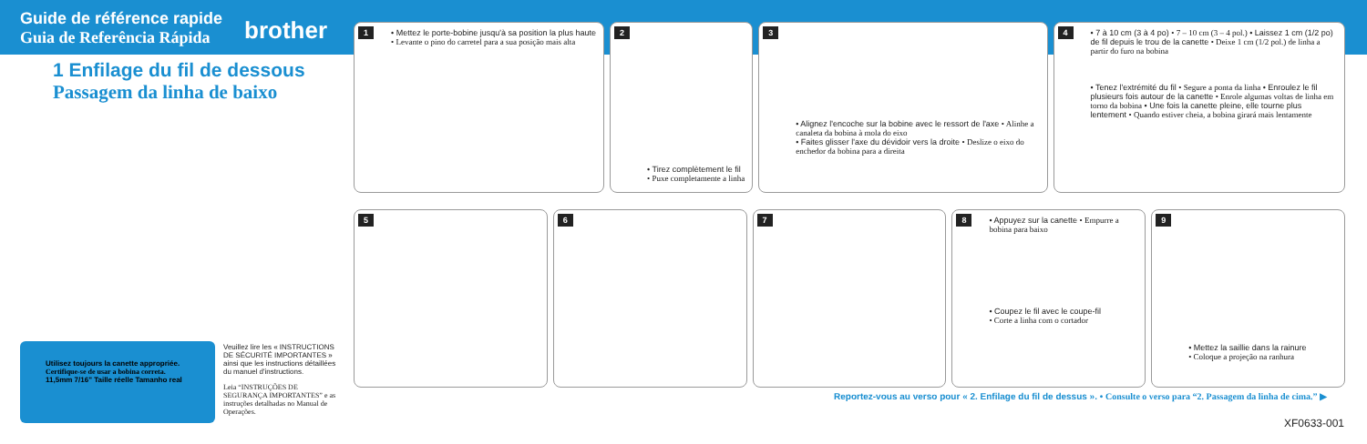Guide de référence rapide
Guia de Referência Rápida
brother
1 Enfilage du fil de dessous
Passagem da linha de baixo
Utilisez toujours la canette appropriée.
Certifique-se de usar a bobina correta.
11,5mm 7/16" Taille réelle Tamanho real
Veuillez lire les « INSTRUCTIONS DE SÉCURITÉ IMPORTANTES » ainsi que les instructions détaillées du manuel d'instructions.
Leia “INSTRUÇÕES DE SEGURANÇA IMPORTANTES” e as instruções detalhadas no Manual de Operações.
1 • Mettez le porte-bobine jusqu'à sa position la plus haute
• Levante o pino do carretel para a sua posição mais alta
2
• Tirez complètement le fil
• Puxe completamente a linha
3
• Alignez l'encoche sur la bobine avec le ressort de l'axe • Alinhe a canaleta da bobina à mola do eixo
• Faites glisser l'axe du dévidoir vers la droite • Deslize o eixo do enchedor da bobina para a direita
4 • 7 à 10 cm (3 à 4 po) • 7 – 10 cm (3 – 4 pol.) • Laissez 1 cm (1/2 po) de fil depuis le trou de la canette • Deixe 1 cm (1/2 pol.) de linha a partir do furo na bobina
• Tenez l'extrémité du fil • Segure a ponta da linha • Enroulez le fil plusieurs fois autour de la canette • Enrole algumas voltas de linha em torno da bobina • Une fois la canette pleine, elle tourne plus lentement • Quando estiver cheia, a bobina girará mais lentamente
5
6
7
8 • Appuyez sur la canette • Empurre a bobina para baixo
• Coupez le fil avec le coupe-fil
• Corte a linha com o cortador
9
• Mettez la saillie dans la rainure
• Coloque a projeção na ranhura
Reportez-vous au verso pour « 2. Enfilage du fil de dessus ». • Consulte o verso para “2. Passagem da linha de cima.” ▶
XF0633-001